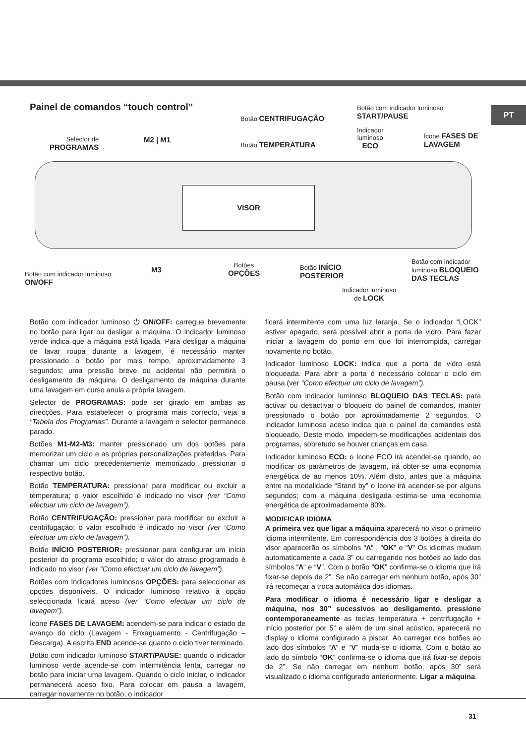PT
Painel de comandos “touch control”
VISOR
Selector de
PROGRAMAS
M2 | M1
Botão CENTRIFUGAÇÃO
Botão TEMPERATURA
Botão com indicador luminoso
START/PAUSE
Indicador
luminoso
ECO
Ícone FASES DE
LAVAGEM
Botão com indicador luminoso
ON/OFF
M3
Botões
OPÇÕES
Botão INÍCIO
POSTERIOR
Botão com indicador
luminoso BLOQUEIO
DAS TECLAS
Indicador luminoso
de LOCK
Botão com indicador luminoso ⏻ ON/OFF: carregue brevemente no botão para ligar ou desligar a máquina. O indicador luminoso verde indica que a máquina está ligada. Para desligar a máquina de lavar roupa durante a lavagem, é necessário manter pressionado o botão por mais tempo, aproximadamente 3 segundos; uma pressão breve ou acidental não permitirá o desligamento da máquina. O desligamento da máquina durante uma lavagem em curso anula a própria lavagem.
Selector de PROGRAMAS: pode ser girado em ambas as direcções. Para estabelecer o programa mais correcto, veja a “Tabela dos Programas”. Durante a lavagem o selector permanece parado.
Botões M1-M2-M3: manter pressionado um dos botões para memorizar um ciclo e as próprias personalizações preferidas. Para chamar um ciclo precedentemente memorizado, pressionar o respectivo botão.
Botão TEMPERATURA: pressionar para modificar ou excluir a temperatura; o valor escolhido é indicado no visor (ver “Como efectuar um ciclo de lavagem”).
Botão CENTRIFUGAÇÃO: pressionar para modificar ou excluir a centrifugação; o valor escolhido é indicado no visor (ver “Como efectuar um ciclo de lavagem”).
Botão INÍCIO POSTERIOR: pressionar para configurar um início posterior do programa escolhido; o valor do atraso programado é indicado no visor (ver “Como efectuar um ciclo de lavagem”).
Botões com Indicadores luminosos OPÇÕES: para seleccionar as opções disponíveis. O indicador luminoso relativo à opção seleccionada ficará aceso (ver “Como efectuar um ciclo de lavagem”).
Ícone FASES DE LAVAGEM: acendem-se para indicar o estado de avanço do ciclo (Lavagem - Enxaguamento - Centrifugação – Descarga). A escrita END acende-se quanto o ciclo tiver terminado.
Botão com indicador luminoso START/PAUSE: quando o indicador luminoso verde acende-se com intermitência lenta, carregar no botão para iniciar uma lavagem. Quando o ciclo iniciar, o indicador permanecerá aceso fixo. Para colocar em pausa a lavagem, carregar novamente no botão; o indicador
ficará intermitente com uma luz laranja. Se o indicador “LOCK” estiver apagado, será possível abrir a porta de vidro. Para fazer iniciar a lavagem do ponto em que foi interrompida, carregar novamente no botão.
Indicador luminoso LOCK: indica que a porta de vidro está bloqueada. Para abrir a porta é necessário colocar o ciclo em pausa (ver “Como efectuar um ciclo de lavagem”).
Botão com indicador luminoso BLOQUEIO DAS TECLAS: para activar ou desactivar o bloqueio do painel de comandos, manter pressionado o botão por aproximadamente 2 segundos. O indicador luminoso aceso indica que o painel de comandos está bloqueado. Deste modo, impedem-se modificações acidentais dos programas, sobretudo se houver crianças em casa.
Indicador luminoso ECO: o ícone ECO irá acender-se quando, ao modificar os parâmetros de lavagem, irá obter-se uma economia energética de ao menos 10%. Além disto, antes que a máquina entre na modalidade “Stand by” o ícone irá acender-se por alguns segundos; com a máquina desligada estima-se uma economia energética de aproximadamente 80%.
MODIFICAR IDIOMA
A primeira vez que ligar a máquina aparecerá no visor o primeiro idioma intermitente. Em correspondência dos 3 botões à direita do visor aparecerão os símbolos “Λ“ , “OK” e “V” Os idiomas mudam automaticamente a cada 3” ou carregando nos botões ao lado dos símbolos “Λ“ e “V”. Com o botão “OK” confirma-se o idioma que irá fixar-se depois de 2”. Se não carregar em nenhum botão, após 30” irá recomeçar a troca automática dos idiomas.
Para modificar o idioma é necessário ligar e desligar a máquina, nos 30” sucessivos ao desligamento, pressione contemporaneamente as teclas temperatura + centrifugação + início posterior por 5” e além de um sinal acústico, aparecerá no display o idioma configurado a piscar. Ao carregar nos botões ao lado dos símbolos “Λ“ e “V” muda-se o idioma. Com o botão ao lado do símbolo “OK” confirma-se o idioma que irá fixar-se depois de 2”. Se não carregar em nenhum botão, após 30” será visualizado o idioma configurado anteriormente. Ligar a máquina.
31